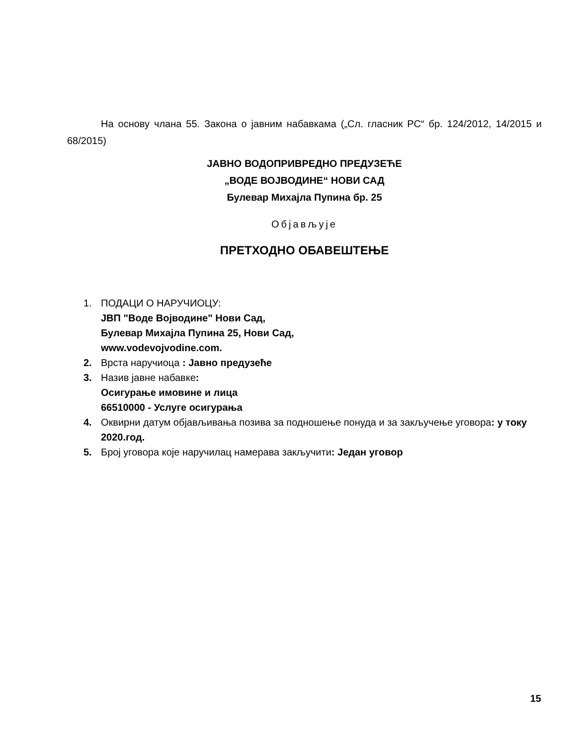На основу члана 55. Закона о јавним набавкама („Сл. гласник РС“ бр. 124/2012, 14/2015 и 68/2015)
ЈАВНО ВОДОПРИВРЕДНО ПРЕДУЗЕЋЕ
„ВОДЕ ВОЈВОДИНЕ“ НОВИ САД
Булевар Михајла Пупина бр. 25
Објављује
ПРЕТХОДНО ОБАВЕШТЕЊЕ
1. ПОДАЦИ О НАРУЧИОЦУ:
ЈВП "Воде Војводине" Нови Сад,
Булевар Михајла Пупина 25, Нови Сад,
www.vodevojvodine.com.
2. Врста наручиоца : Јавно предузеће
3. Назив јавне набавке:
Осигурање имовине и лица
66510000 - Услуге осигурања
4. Оквирни датум објављивања позива за подношење понуда и за закључење уговора: у току 2020.год.
5. Број уговора које наручилац намерава закључити: Један уговор
15